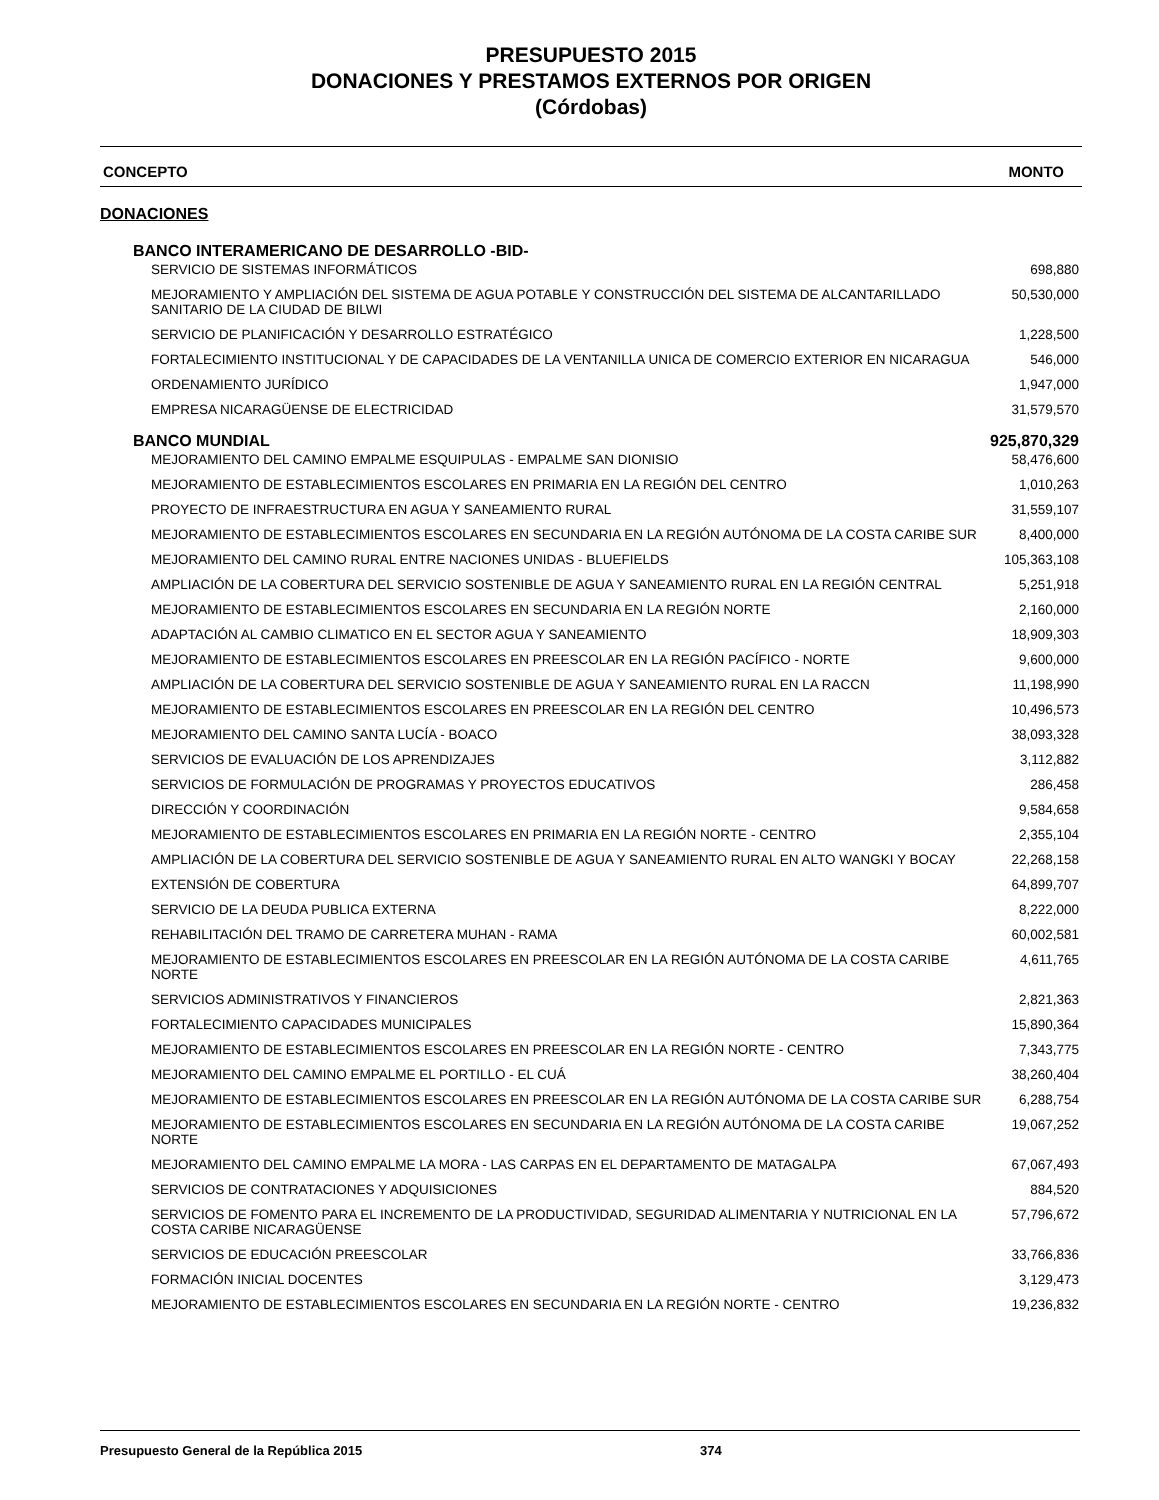PRESUPUESTO 2015
DONACIONES Y PRESTAMOS EXTERNOS POR ORIGEN
(Córdobas)
CONCEPTO MONTO
DONACIONES
| BANCO INTERAMERICANO DE DESARROLLO -BID- | |
| SERVICIO DE SISTEMAS INFORMÁTICOS | 698,880 |
| MEJORAMIENTO Y AMPLIACIÓN DEL SISTEMA DE AGUA POTABLE Y CONSTRUCCIÓN DEL SISTEMA DE ALCANTARILLADO SANITARIO DE LA CIUDAD DE BILWI | 50,530,000 |
| SERVICIO DE PLANIFICACIÓN Y DESARROLLO ESTRATÉGICO | 1,228,500 |
| FORTALECIMIENTO INSTITUCIONAL Y DE CAPACIDADES DE LA VENTANILLA UNICA DE COMERCIO EXTERIOR EN NICARAGUA | 546,000 |
| ORDENAMIENTO JURÍDICO | 1,947,000 |
| EMPRESA NICARAGÜENSE DE ELECTRICIDAD | 31,579,570 |
| BANCO MUNDIAL | 925,870,329 |
| MEJORAMIENTO DEL CAMINO EMPALME ESQUIPULAS - EMPALME SAN DIONISIO | 58,476,600 |
| MEJORAMIENTO DE ESTABLECIMIENTOS ESCOLARES EN PRIMARIA EN LA REGIÓN DEL CENTRO | 1,010,263 |
| PROYECTO DE INFRAESTRUCTURA EN AGUA Y SANEAMIENTO RURAL | 31,559,107 |
| MEJORAMIENTO DE ESTABLECIMIENTOS ESCOLARES EN SECUNDARIA EN LA REGIÓN AUTÓNOMA DE LA COSTA CARIBE SUR | 8,400,000 |
| MEJORAMIENTO DEL CAMINO RURAL ENTRE NACIONES UNIDAS - BLUEFIELDS | 105,363,108 |
| AMPLIACIÓN DE LA COBERTURA DEL SERVICIO SOSTENIBLE DE AGUA Y SANEAMIENTO RURAL EN LA REGIÓN CENTRAL | 5,251,918 |
| MEJORAMIENTO DE ESTABLECIMIENTOS ESCOLARES EN SECUNDARIA EN LA REGIÓN NORTE | 2,160,000 |
| ADAPTACIÓN AL CAMBIO CLIMATICO EN EL SECTOR AGUA Y SANEAMIENTO | 18,909,303 |
| MEJORAMIENTO DE ESTABLECIMIENTOS ESCOLARES EN PREESCOLAR EN LA REGIÓN PACÍFICO - NORTE | 9,600,000 |
| AMPLIACIÓN DE LA COBERTURA DEL SERVICIO SOSTENIBLE DE AGUA Y SANEAMIENTO RURAL EN LA RACCN | 11,198,990 |
| MEJORAMIENTO DE ESTABLECIMIENTOS ESCOLARES EN PREESCOLAR EN LA REGIÓN DEL CENTRO | 10,496,573 |
| MEJORAMIENTO DEL CAMINO SANTA LUCÍA - BOACO | 38,093,328 |
| SERVICIOS DE EVALUACIÓN DE LOS APRENDIZAJES | 3,112,882 |
| SERVICIOS DE FORMULACIÓN DE PROGRAMAS Y PROYECTOS EDUCATIVOS | 286,458 |
| DIRECCIÓN Y COORDINACIÓN | 9,584,658 |
| MEJORAMIENTO DE ESTABLECIMIENTOS ESCOLARES EN PRIMARIA EN LA REGIÓN NORTE - CENTRO | 2,355,104 |
| AMPLIACIÓN DE LA COBERTURA DEL SERVICIO SOSTENIBLE DE AGUA Y SANEAMIENTO RURAL EN ALTO WANGKI Y BOCAY | 22,268,158 |
| EXTENSIÓN DE COBERTURA | 64,899,707 |
| SERVICIO DE LA DEUDA PUBLICA EXTERNA | 8,222,000 |
| REHABILITACIÓN DEL TRAMO DE CARRETERA MUHAN - RAMA | 60,002,581 |
| MEJORAMIENTO DE ESTABLECIMIENTOS ESCOLARES EN PREESCOLAR EN LA REGIÓN AUTÓNOMA DE LA COSTA CARIBE NORTE | 4,611,765 |
| SERVICIOS ADMINISTRATIVOS Y FINANCIEROS | 2,821,363 |
| FORTALECIMIENTO CAPACIDADES MUNICIPALES | 15,890,364 |
| MEJORAMIENTO DE ESTABLECIMIENTOS ESCOLARES EN PREESCOLAR EN LA REGIÓN NORTE - CENTRO | 7,343,775 |
| MEJORAMIENTO DEL CAMINO EMPALME EL PORTILLO - EL CUÁ | 38,260,404 |
| MEJORAMIENTO DE ESTABLECIMIENTOS ESCOLARES EN PREESCOLAR EN LA REGIÓN AUTÓNOMA DE LA COSTA CARIBE SUR | 6,288,754 |
| MEJORAMIENTO DE ESTABLECIMIENTOS ESCOLARES EN SECUNDARIA EN LA REGIÓN AUTÓNOMA DE LA COSTA CARIBE NORTE | 19,067,252 |
| MEJORAMIENTO DEL CAMINO EMPALME LA MORA - LAS CARPAS EN EL DEPARTAMENTO DE MATAGALPA | 67,067,493 |
| SERVICIOS DE CONTRATACIONES Y ADQUISICIONES | 884,520 |
| SERVICIOS DE FOMENTO PARA EL INCREMENTO DE LA PRODUCTIVIDAD, SEGURIDAD ALIMENTARIA Y NUTRICIONAL EN LA COSTA CARIBE NICARAGÜENSE | 57,796,672 |
| SERVICIOS DE EDUCACIÓN PREESCOLAR | 33,766,836 |
| FORMACIÓN INICIAL DOCENTES | 3,129,473 |
| MEJORAMIENTO DE ESTABLECIMIENTOS ESCOLARES EN SECUNDARIA EN LA REGIÓN NORTE - CENTRO | 19,236,832 |
Presupuesto General de la República 2015 374